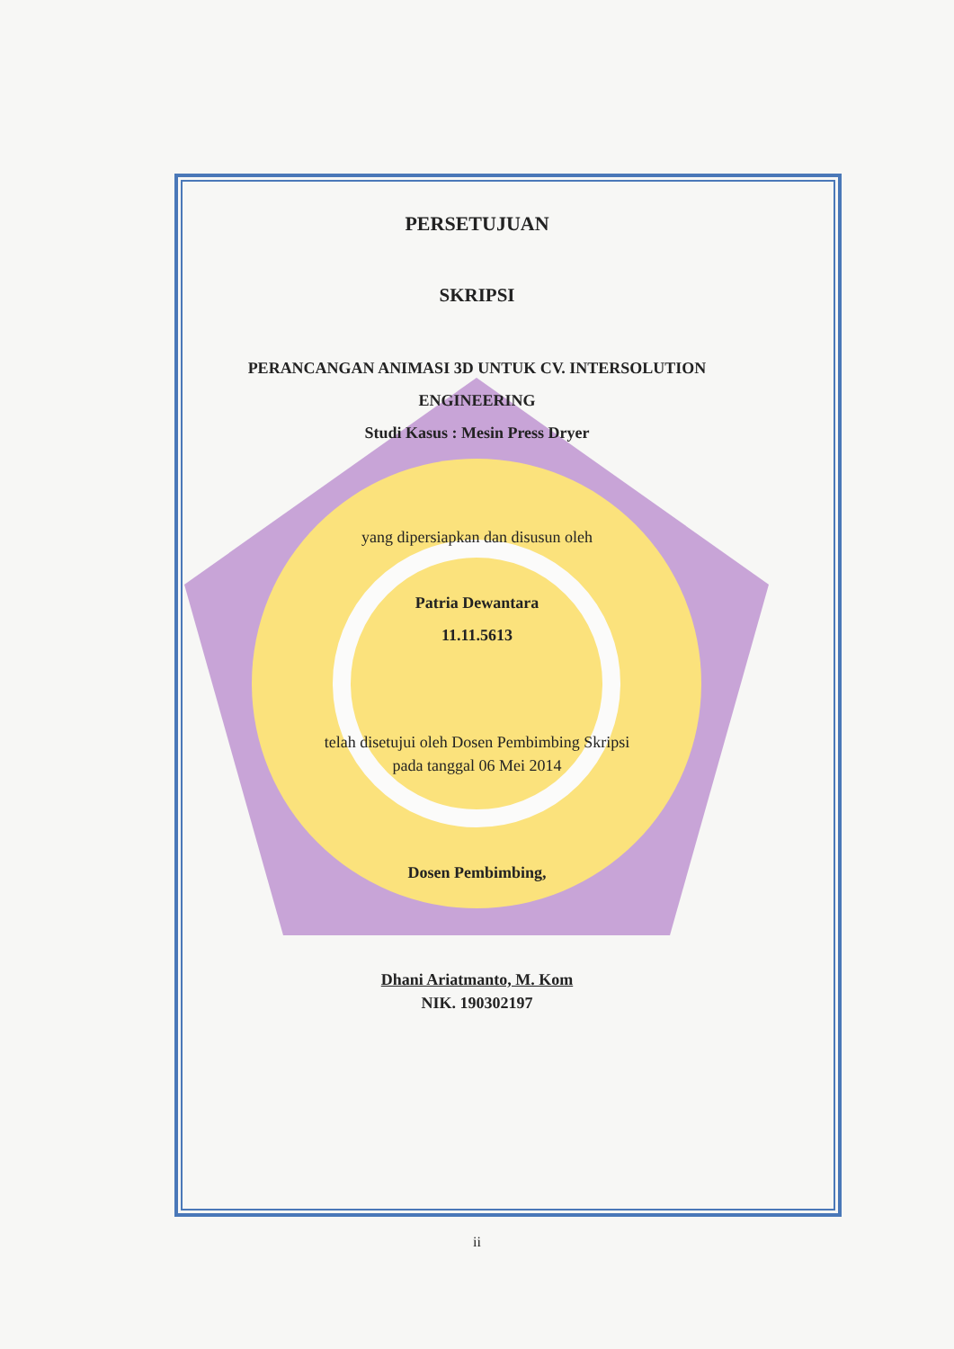PERSETUJUAN
SKRIPSI
PERANCANGAN ANIMASI 3D UNTUK CV. INTERSOLUTION
ENGINEERING
Studi Kasus : Mesin Press Dryer
yang dipersiapkan dan disusun oleh
Patria Dewantara
11.11.5613
telah disetujui oleh Dosen Pembimbing Skripsi
pada tanggal 06 Mei 2014
Dosen Pembimbing,
Dhani Ariatmanto, M. Kom
NIK. 190302197
ii